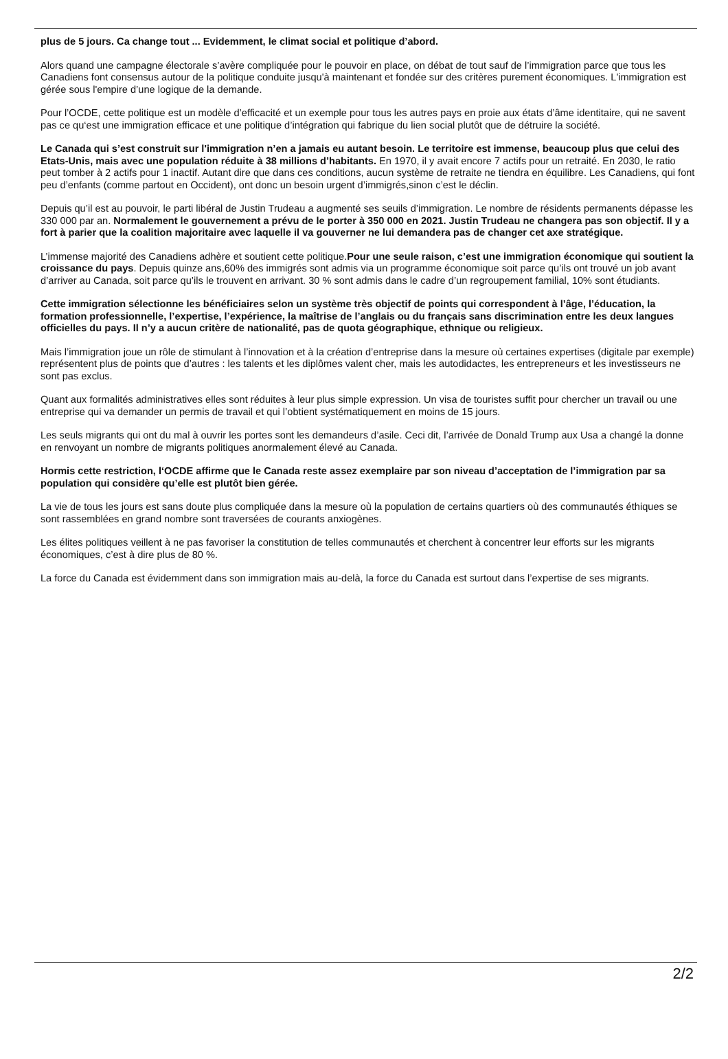plus de 5 jours. Ca change tout ... Evidemment, le climat social et politique d’abord.
Alors quand une campagne électorale s’avère compliquée pour le pouvoir en place, on débat de tout sauf de l’immigration parce que tous les Canadiens font consensus autour de la politique conduite jusqu'à maintenant et fondée sur des critères purement économiques. L'immigration est gérée sous l'empire d’une logique de la demande.
Pour l’OCDE, cette politique est un modèle d’efficacité et un exemple pour tous les autres pays en proie aux états d’âme identitaire, qui ne savent pas ce qu‘est une immigration efficace et une politique d’intégration qui fabrique du lien social plutôt que de détruire la société.
Le Canada qui s’est construit sur l'immigration n’en a jamais eu autant besoin. Le territoire est immense, beaucoup plus que celui des Etats-Unis, mais avec une population réduite à 38 millions d’habitants. En 1970, il y avait encore 7 actifs pour un retraité. En 2030, le ratio peut tomber à 2 actifs pour 1 inactif. Autant dire que dans ces conditions, aucun système de retraite ne tiendra en équilibre. Les Canadiens, qui font peu d’enfants (comme partout en Occident), ont donc un besoin urgent d’immigrés,sinon c’est le déclin.
Depuis qu’il est au pouvoir, le parti libéral de Justin Trudeau a augmenté ses seuils d’immigration. Le nombre de résidents permanents dépasse les 330 000 par an. Normalement le gouvernement a prévu de le porter à 350 000 en 2021. Justin Trudeau ne changera pas son objectif. Il y a fort à parier que la coalition majoritaire avec laquelle il va gouverner ne lui demandera pas de changer cet axe stratégique.
L’immense majorité des Canadiens adhère et soutient cette politique.Pour une seule raison, c’est une immigration économique qui soutient la croissance du pays. Depuis quinze ans,60% des immigrés sont admis via un programme économique soit parce qu’ils ont trouvé un job avant d’arriver au Canada, soit parce qu’ils le trouvent en arrivant. 30 % sont admis dans le cadre d’un regroupement familial, 10% sont étudiants.
Cette immigration sélectionne les bénéficiaires selon un système très objectif de points qui correspondent à l’âge, l’éducation, la formation professionnelle, l’expertise, l’expérience, la maîtrise de l’anglais ou du français sans discrimination entre les deux langues officielles du pays. Il n’y a aucun critère de nationalité, pas de quota géographique, ethnique ou religieux.
Mais l’immigration joue un rôle de stimulant à l’innovation et à la création d’entreprise dans la mesure où certaines expertises (digitale par exemple) représentent plus de points que d’autres : les talents et les diplômes valent cher, mais les autodidactes, les entrepreneurs et les investisseurs ne sont pas exclus.
Quant aux formalités administratives elles sont réduites à leur plus simple expression. Un visa de touristes suffit pour chercher un travail ou une entreprise qui va demander un permis de travail et qui l’obtient systématiquement en moins de 15 jours.
Les seuls migrants qui ont du mal à ouvrir les portes sont les demandeurs d’asile. Ceci dit, l’arrivée de Donald Trump aux Usa a changé la donne en renvoyant un nombre de migrants politiques anormalement élevé au Canada.
Hormis cette restriction, l‘OCDE affirme que le Canada reste assez exemplaire par son niveau d’acceptation de l’immigration par sa population qui considère qu’elle est plutôt bien gérée.
La vie de tous les jours est sans doute plus compliquée dans la mesure où la population de certains quartiers où des communautés éthiques se sont rassemblées en grand nombre sont traversées de courants anxiogènes.
Les élites politiques veillent à ne pas favoriser la constitution de telles communautés et cherchent à concentrer leur efforts sur les migrants économiques, c’est à dire plus de 80 %.
La force du Canada est évidemment dans son immigration mais au-delà, la force du Canada est surtout dans l’expertise de ses migrants.
2/2